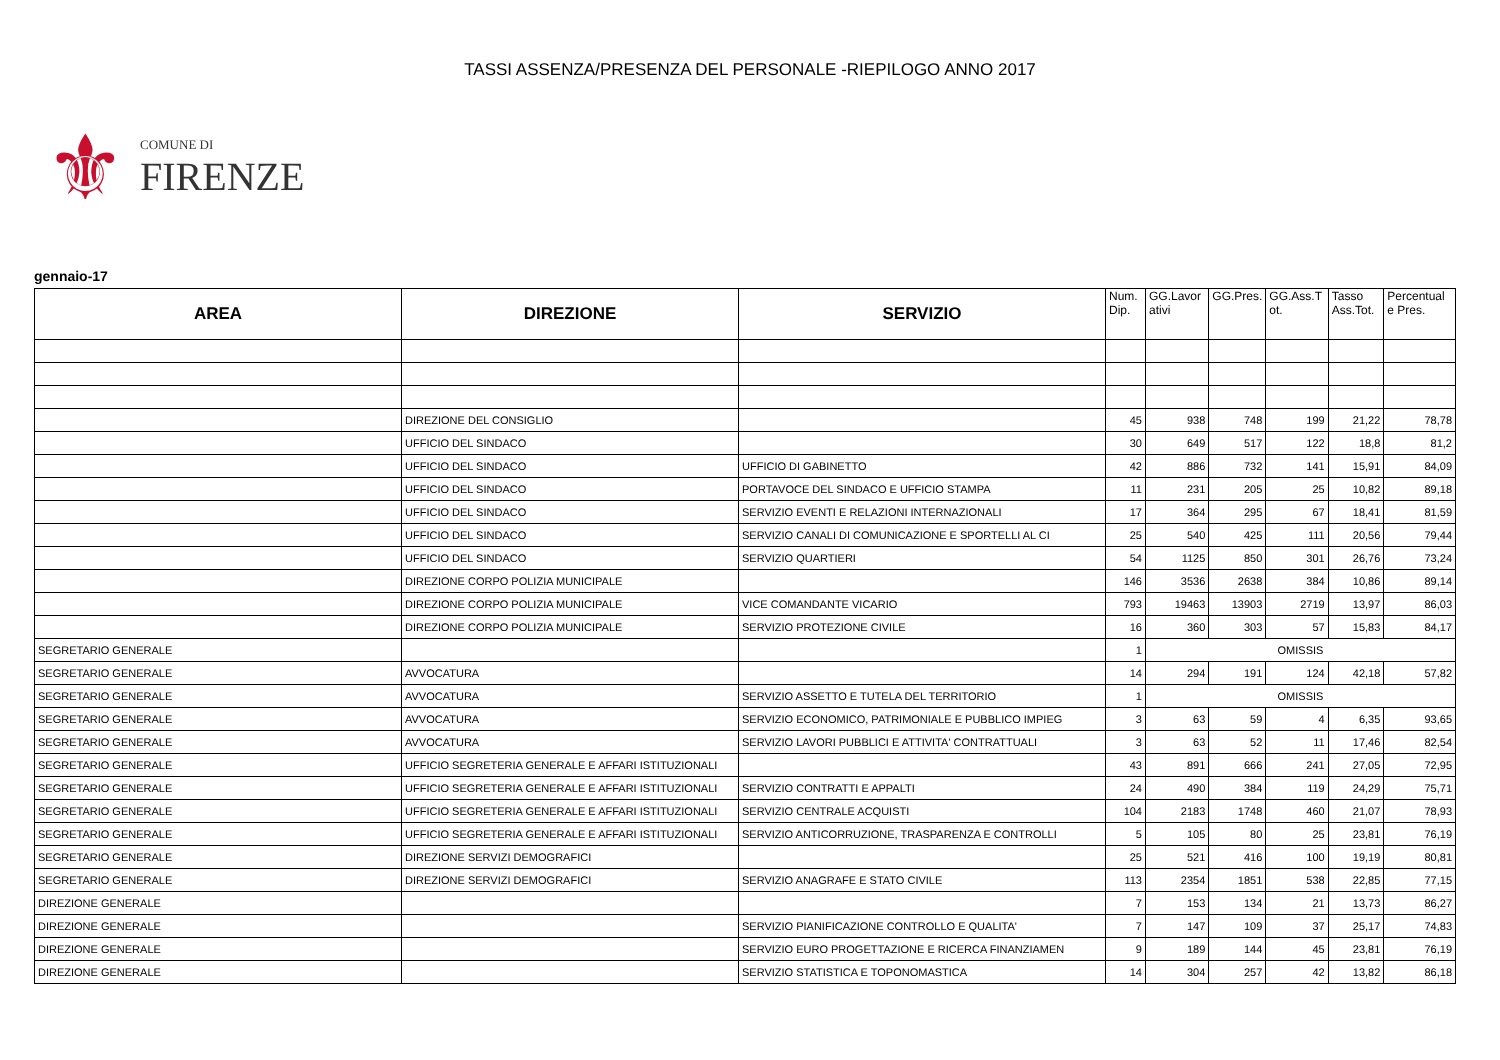TASSI ASSENZA/PRESENZA DEL PERSONALE -RIEPILOGO ANNO 2017
⚜
COMUNE DI
FIRENZE
gennaio-17
| AREA | DIREZIONE | SERVIZIO | Num. Dip. | GG.Lavor ativi | GG.Pres. | GG.Ass.T ot. | Tasso Ass.Tot. | Percentual e Pres. |
| --- | --- | --- | --- | --- | --- | --- | --- | --- |
| | DIREZIONE DEL CONSIGLIO | | 45 | 938 | 748 | 199 | 21,22 | 78,78 |
| | UFFICIO DEL SINDACO | | 30 | 649 | 517 | 122 | 18,8 | 81,2 |
| | UFFICIO DEL SINDACO | UFFICIO DI GABINETTO | 42 | 886 | 732 | 141 | 15,91 | 84,09 |
| | UFFICIO DEL SINDACO | PORTAVOCE DEL SINDACO E UFFICIO STAMPA | 11 | 231 | 205 | 25 | 10,82 | 89,18 |
| | UFFICIO DEL SINDACO | SERVIZIO EVENTI E RELAZIONI INTERNAZIONALI | 17 | 364 | 295 | 67 | 18,41 | 81,59 |
| | UFFICIO DEL SINDACO | SERVIZIO CANALI DI COMUNICAZIONE E SPORTELLI AL CI | 25 | 540 | 425 | 111 | 20,56 | 79,44 |
| | UFFICIO DEL SINDACO | SERVIZIO QUARTIERI | 54 | 1125 | 850 | 301 | 26,76 | 73,24 |
| | DIREZIONE CORPO POLIZIA MUNICIPALE | | 146 | 3536 | 2638 | 384 | 10,86 | 89,14 |
| | DIREZIONE CORPO POLIZIA MUNICIPALE | VICE COMANDANTE VICARIO | 793 | 19463 | 13903 | 2719 | 13,97 | 86,03 |
| | DIREZIONE CORPO POLIZIA MUNICIPALE | SERVIZIO PROTEZIONE CIVILE | 16 | 360 | 303 | 57 | 15,83 | 84,17 |
| SEGRETARIO GENERALE | | | 1 | OMISSIS | | | | |
| SEGRETARIO GENERALE | AVVOCATURA | | 14 | 294 | 191 | 124 | 42,18 | 57,82 |
| SEGRETARIO GENERALE | AVVOCATURA | SERVIZIO ASSETTO E TUTELA DEL TERRITORIO | 1 | OMISSIS | | | | |
| SEGRETARIO GENERALE | AVVOCATURA | SERVIZIO ECONOMICO, PATRIMONIALE E PUBBLICO IMPIEG | 3 | 63 | 59 | 4 | 6,35 | 93,65 |
| SEGRETARIO GENERALE | AVVOCATURA | SERVIZIO LAVORI PUBBLICI E ATTIVITA' CONTRATTUALI | 3 | 63 | 52 | 11 | 17,46 | 82,54 |
| SEGRETARIO GENERALE | UFFICIO SEGRETERIA GENERALE E AFFARI ISTITUZIONALI | | 43 | 891 | 666 | 241 | 27,05 | 72,95 |
| SEGRETARIO GENERALE | UFFICIO SEGRETERIA GENERALE E AFFARI ISTITUZIONALI | SERVIZIO CONTRATTI E APPALTI | 24 | 490 | 384 | 119 | 24,29 | 75,71 |
| SEGRETARIO GENERALE | UFFICIO SEGRETERIA GENERALE E AFFARI ISTITUZIONALI | SERVIZIO CENTRALE ACQUISTI | 104 | 2183 | 1748 | 460 | 21,07 | 78,93 |
| SEGRETARIO GENERALE | UFFICIO SEGRETERIA GENERALE E AFFARI ISTITUZIONALI | SERVIZIO ANTICORRUZIONE, TRASPARENZA E CONTROLLI | 5 | 105 | 80 | 25 | 23,81 | 76,19 |
| SEGRETARIO GENERALE | DIREZIONE SERVIZI DEMOGRAFICI | | 25 | 521 | 416 | 100 | 19,19 | 80,81 |
| SEGRETARIO GENERALE | DIREZIONE SERVIZI DEMOGRAFICI | SERVIZIO ANAGRAFE E STATO CIVILE | 113 | 2354 | 1851 | 538 | 22,85 | 77,15 |
| DIREZIONE GENERALE | | | 7 | 153 | 134 | 21 | 13,73 | 86,27 |
| DIREZIONE GENERALE | | SERVIZIO PIANIFICAZIONE CONTROLLO E QUALITA' | 7 | 147 | 109 | 37 | 25,17 | 74,83 |
| DIREZIONE GENERALE | | SERVIZIO EURO PROGETTAZIONE E RICERCA FINANZIAMEN | 9 | 189 | 144 | 45 | 23,81 | 76,19 |
| DIREZIONE GENERALE | | SERVIZIO STATISTICA E TOPONOMASTICA | 14 | 304 | 257 | 42 | 13,82 | 86,18 |